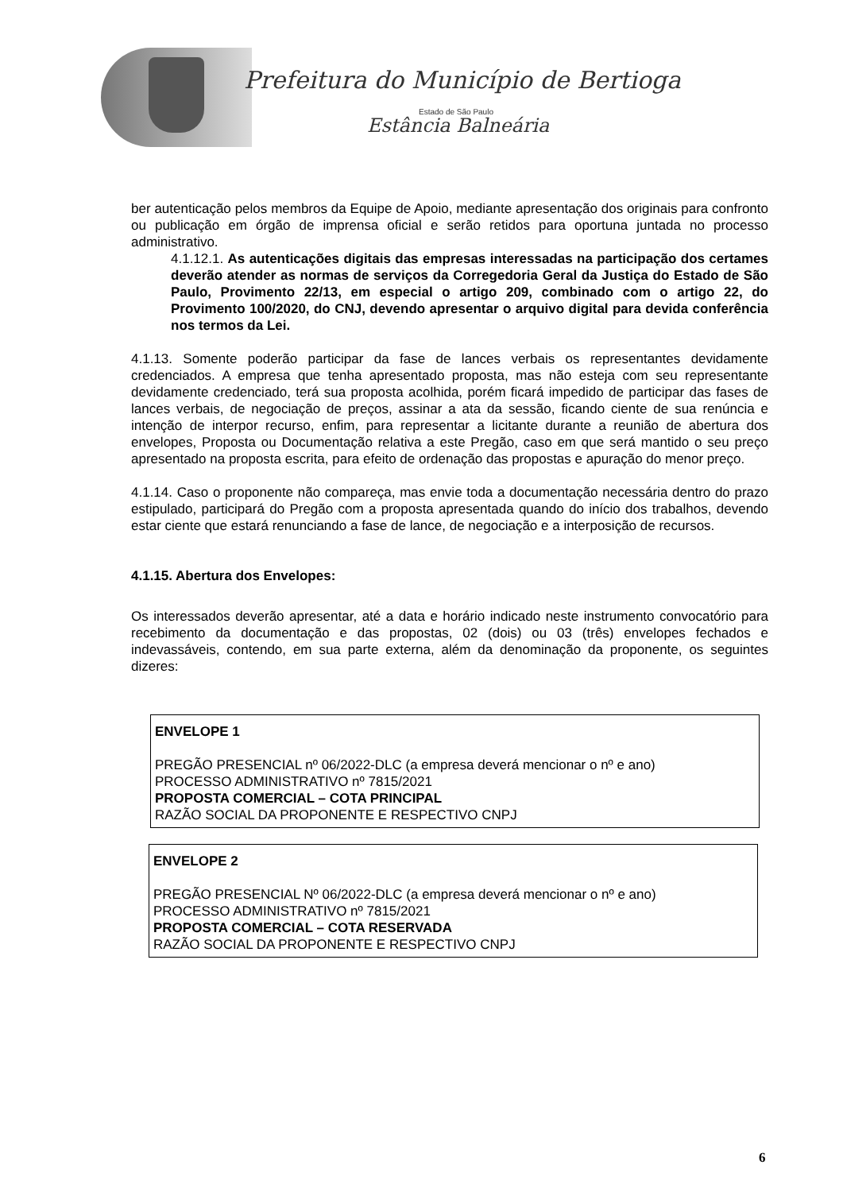Prefeitura do Município de Bertioga
Estado de São Paulo
Estância Balneária
ber autenticação pelos membros da Equipe de Apoio, mediante apresentação dos originais para confronto ou publicação em órgão de imprensa oficial e serão retidos para oportuna juntada no processo administrativo.
4.1.12.1. As autenticações digitais das empresas interessadas na participação dos certames deverão atender as normas de serviços da Corregedoria Geral da Justiça do Estado de São Paulo, Provimento 22/13, em especial o artigo 209, combinado com o artigo 22, do Provimento 100/2020, do CNJ, devendo apresentar o arquivo digital para devida conferência nos termos da Lei.
4.1.13. Somente poderão participar da fase de lances verbais os representantes devidamente credenciados. A empresa que tenha apresentado proposta, mas não esteja com seu representante devidamente credenciado, terá sua proposta acolhida, porém ficará impedido de participar das fases de lances verbais, de negociação de preços, assinar a ata da sessão, ficando ciente de sua renúncia e intenção de interpor recurso, enfim, para representar a licitante durante a reunião de abertura dos envelopes, Proposta ou Documentação relativa a este Pregão, caso em que será mantido o seu preço apresentado na proposta escrita, para efeito de ordenação das propostas e apuração do menor preço.
4.1.14. Caso o proponente não compareça, mas envie toda a documentação necessária dentro do prazo estipulado, participará do Pregão com a proposta apresentada quando do início dos trabalhos, devendo estar ciente que estará renunciando a fase de lance, de negociação e a interposição de recursos.
4.1.15. Abertura dos Envelopes:
Os interessados deverão apresentar, até a data e horário indicado neste instrumento convocatório para recebimento da documentação e das propostas, 02 (dois) ou 03 (três) envelopes fechados e indevassáveis, contendo, em sua parte externa, além da denominação da proponente, os seguintes dizeres:
ENVELOPE 1
PREGÃO PRESENCIAL nº 06/2022-DLC (a empresa deverá mencionar o nº e ano)
PROCESSO ADMINISTRATIVO nº 7815/2021
PROPOSTA COMERCIAL – COTA PRINCIPAL
RAZÃO SOCIAL DA PROPONENTE E RESPECTIVO CNPJ
ENVELOPE 2
PREGÃO PRESENCIAL Nº 06/2022-DLC (a empresa deverá mencionar o nº e ano)
PROCESSO ADMINISTRATIVO nº 7815/2021
PROPOSTA COMERCIAL – COTA RESERVADA
RAZÃO SOCIAL DA PROPONENTE E RESPECTIVO CNPJ
6